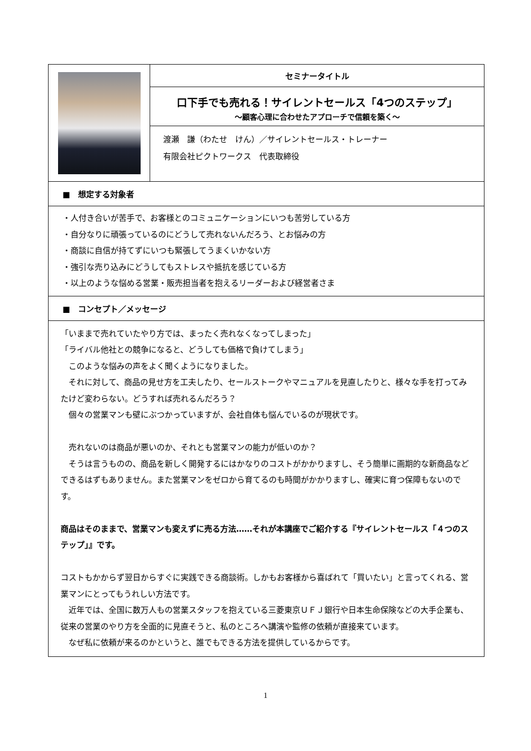| | セミナータイトル |
| | 口下手でも売れる！サイレントセールス「4つのステップ」 ～顧客心理に合わせたアプローチで信頼を築く～ |
| | 渡瀬 謙（わたせ けん）／サイレントセールス・トレーナー 有限会社ピクトワークス 代表取締役 |
| ■ 想定する対象者 | |
| ・人付き合いが苦手で、お客様とのコミュニケーションにいつも苦労している方 ・自分なりに頑張っているのにどうして売れないんだろう、とお悩みの方 ・商談に自信が持てずにいつも緊張してうまくいかない方 ・強引な売り込みにどうしてもストレスや抵抗を感じている方 ・以上のような悩める営業・販売担当者を抱えるリーダーおよび経営者さま | |
| ■ コンセプト／メッセージ | |
| 「いままで売れていたやり方では、まったく売れなくなってしまった」 「ライバル他社との競争になると、どうしても価格で負けてしまう」 このような悩みの声をよく聞くようになりました。 それに対して、商品の見せ方を工夫したり、セールストークやマニュアルを見直したりと、様々な手を打ってみたけど変わらない。どうすれば売れるんだろう？ 個々の営業マンも壁にぶつかっていますが、会社自体も悩んでいるのが現状です。 売れないのは商品が悪いのか、それとも営業マンの能力が低いのか？ そうは言うものの、商品を新しく開発するにはかなりのコストがかかりますし、そう簡単に画期的な新商品などできるはずもありません。また営業マンをゼロから育てるのも時間がかかりますし、確実に育つ保障もないのです。 商品はそのままで、営業マンも変えずに売る方法……それが本講座でご紹介する『サイレントセールス「４つのステップ」』です。 コストもかからず翌日からすぐに実践できる商談術。しかもお客様から喜ばれて「買いたい」と言ってくれる、営業マンにとってもうれしい方法です。 近年では、全国に数万人もの営業スタッフを抱えている三菱東京ＵＦＪ銀行や日本生命保険などの大手企業も、従来の営業のやり方を全面的に見直そうと、私のところへ講演や監修の依頼が直接来ています。 なぜ私に依頼が来るのかというと、誰でもできる方法を提供しているからです。 | |
1